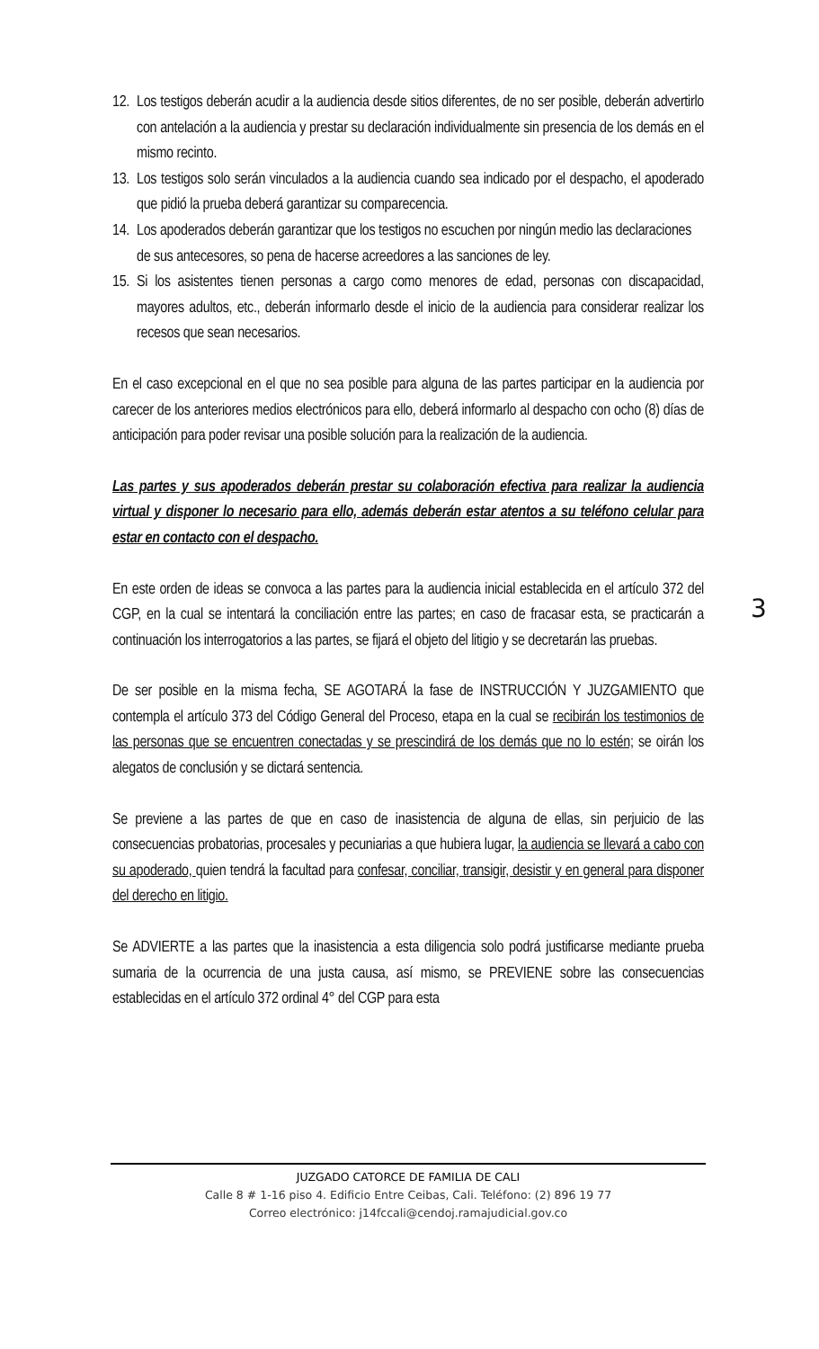12. Los testigos deberán acudir a la audiencia desde sitios diferentes, de no ser posible, deberán advertirlo con antelación a la audiencia y prestar su declaración individualmente sin presencia de los demás en el mismo recinto.
13. Los testigos solo serán vinculados a la audiencia cuando sea indicado por el despacho, el apoderado que pidió la prueba deberá garantizar su comparecencia.
14. Los apoderados deberán garantizar que los testigos no escuchen por ningún medio las declaraciones de sus antecesores, so pena de hacerse acreedores a las sanciones de ley.
15. Si los asistentes tienen personas a cargo como menores de edad, personas con discapacidad, mayores adultos, etc., deberán informarlo desde el inicio de la audiencia para considerar realizar los recesos que sean necesarios.
En el caso excepcional en el que no sea posible para alguna de las partes participar en la audiencia por carecer de los anteriores medios electrónicos para ello, deberá informarlo al despacho con ocho (8) días de anticipación para poder revisar una posible solución para la realización de la audiencia.
Las partes y sus apoderados deberán prestar su colaboración efectiva para realizar la audiencia virtual y disponer lo necesario para ello, además deberán estar atentos a su teléfono celular para estar en contacto con el despacho.
En este orden de ideas se convoca a las partes para la audiencia inicial establecida en el artículo 372 del CGP, en la cual se intentará la conciliación entre las partes; en caso de fracasar esta, se practicarán a continuación los interrogatorios a las partes, se fijará el objeto del litigio y se decretarán las pruebas.
De ser posible en la misma fecha, SE AGOTARÁ la fase de INSTRUCCIÓN Y JUZGAMIENTO que contempla el artículo 373 del Código General del Proceso, etapa en la cual se recibirán los testimonios de las personas que se encuentren conectadas y se prescindirá de los demás que no lo estén; se oirán los alegatos de conclusión y se dictará sentencia.
Se previene a las partes de que en caso de inasistencia de alguna de ellas, sin perjuicio de las consecuencias probatorias, procesales y pecuniarias a que hubiera lugar, la audiencia se llevará a cabo con su apoderado, quien tendrá la facultad para confesar, conciliar, transigir, desistir y en general para disponer del derecho en litigio.
Se ADVIERTE a las partes que la inasistencia a esta diligencia solo podrá justificarse mediante prueba sumaria de la ocurrencia de una justa causa, así mismo, se PREVIENE sobre las consecuencias establecidas en el artículo 372 ordinal 4° del CGP para esta
3
JUZGADO CATORCE DE FAMILIA DE CALI
Calle 8 # 1-16 piso 4. Edificio Entre Ceibas, Cali. Teléfono: (2) 896 19 77
Correo electrónico: j14fccali@cendoj.ramajudicial.gov.co